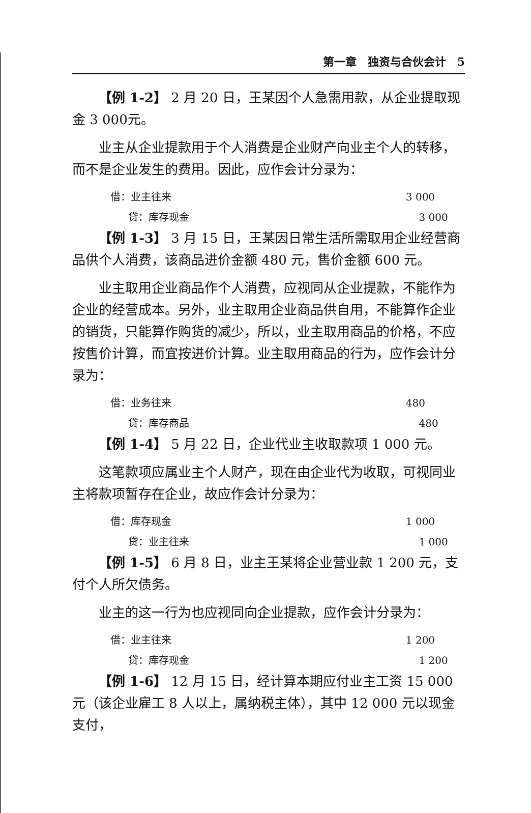第一章　独资与合伙会计　5
【例 1-2】 2 月 20 日，王某因个人急需用款，从企业提取现金 3 000元。
业主从企业提款用于个人消费是企业财产向业主个人的转移，而不是企业发生的费用。因此，应作会计分录为：
借：业主往来 3 000
贷：库存现金 3 000
【例 1-3】 3 月 15 日，王某因日常生活所需取用企业经营商品供个人消费，该商品进价金额 480 元，售价金额 600 元。
业主取用企业商品作个人消费，应视同从企业提款，不能作为企业的经营成本。另外，业主取用企业商品供自用，不能算作企业的销货，只能算作购货的减少，所以，业主取用商品的价格，不应按售价计算，而宜按进价计算。业主取用商品的行为，应作会计分录为：
借：业务往来 480
贷：库存商品 480
【例 1-4】 5 月 22 日，企业代业主收取款项 1 000 元。
这笔款项应属业主个人财产，现在由企业代为收取，可视同业主将款项暂存在企业，故应作会计分录为：
借：库存现金 1 000
贷：业主往来 1 000
【例 1-5】 6 月 8 日，业主王某将企业营业款 1 200 元，支付个人所欠债务。
业主的这一行为也应视同向企业提款，应作会计分录为：
借：业主往来 1 200
贷：库存现金 1 200
【例 1-6】 12 月 15 日，经计算本期应付业主工资 15 000 元（该企业雇工 8 人以上，属纳税主体），其中 12 000 元以现金支付，